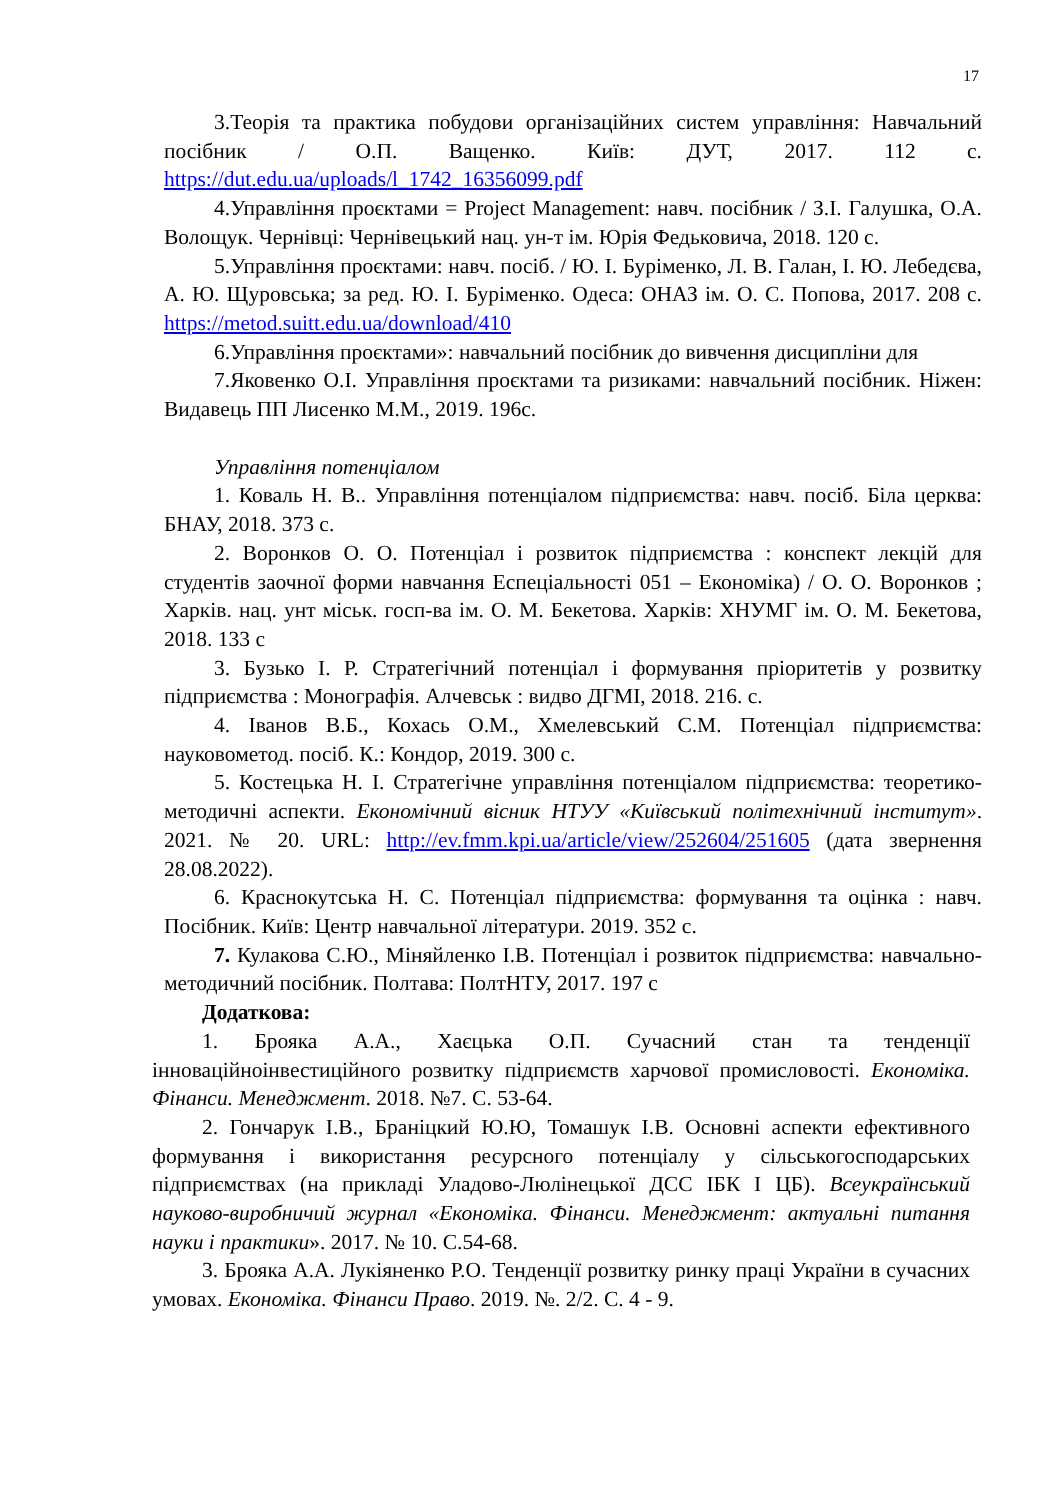17
3.Теорія та практика побудови організаційних систем управління: Навчальний посібник / О.П. Ващенко. Київ: ДУТ, 2017. 112 с. https://dut.edu.ua/uploads/l_1742_16356099.pdf
4.Управління проєктами = Project Management: навч. посібник / З.І. Галушка, О.А. Волощук. Чернівці: Чернівецький нац. ун-т ім. Юрія Федьковича, 2018. 120 с.
5.Управління проєктами: навч. посіб. / Ю. І. Буріменко, Л. В. Галан, І. Ю. Лебедєва, А. Ю. Щуровська; за ред. Ю. І. Буріменко. Одеса: ОНАЗ ім. О. С. Попова, 2017. 208 с. https://metod.suitt.edu.ua/download/410
6.Управління проєктами»: навчальний посібник до вивчення дисципліни для
7.Яковенко О.І. Управління проєктами та ризиками: навчальний посібник. Ніжен: Видавець ПП Лисенко М.М., 2019. 196с.
Управління потенціалом
1. Коваль Н. В.. Управління потенціалом підприємства: навч. посіб. Біла церква: БНАУ, 2018. 373 с.
2. Воронков О. О. Потенціал і розвиток підприємства : конспект лекцій для студентів заочної форми навчання Еспеціальності 051 – Економіка) / О. О. Воронков ; Харків. нац. унт міськ. госп-ва ім. О. М. Бекетова. Харків: ХНУМГ ім. О. М. Бекетова, 2018. 133 с
3. Бузько І. Р. Стратегічний потенціал і формування пріоритетів у розвитку підприємства : Монографія. Алчевськ : видво ДГМІ, 2018. 216. с.
4. Іванов В.Б., Кохась О.М., Хмелевський С.М. Потенціал підприємства: науковометод. посіб. К.: Кондор, 2019. 300 с.
5. Костецька Н. І. Стратегічне управління потенціалом підприємства: теоретико-методичні аспекти. Економічний вісник НТУУ «Київський політехнічний інститут». 2021. № 20. URL: http://ev.fmm.kpi.ua/article/view/252604/251605 (дата звернення 28.08.2022).
6. Краснокутська Н. С. Потенціал підприємства: формування та оцінка : навч. Посібник. Київ: Центр навчальної літератури. 2019. 352 с.
7. Кулакова С.Ю., Міняйленко І.В. Потенціал і розвиток підприємства: навчально-методичний посібник. Полтава: ПолтНТУ, 2017. 197 с
Додаткова:
1. Брояка А.А., Хаєцька О.П. Сучасний стан та тенденції інноваційноінвестиційного розвитку підприємств харчової промисловості. Економіка. Фінанси. Менеджмент. 2018. №7. С. 53-64.
2. Гончарук І.В., Браніцкий Ю.Ю, Томашук І.В. Основні аспекти ефективного формування і використання ресурсного потенціалу у сільськогосподарських підприємствах (на прикладі Уладово-Люлінецької ДСС ІБК І ЦБ). Всеукраїнський науково-виробничий журнал «Економіка. Фінанси. Менеджмент: актуальні питання науки і практики». 2017. № 10. С.54-68.
3. Брояка А.А. Лукіяненко Р.О. Тенденції розвитку ринку праці України в сучасних умовах. Економіка. Фінанси Право. 2019. №. 2/2. С. 4 - 9.